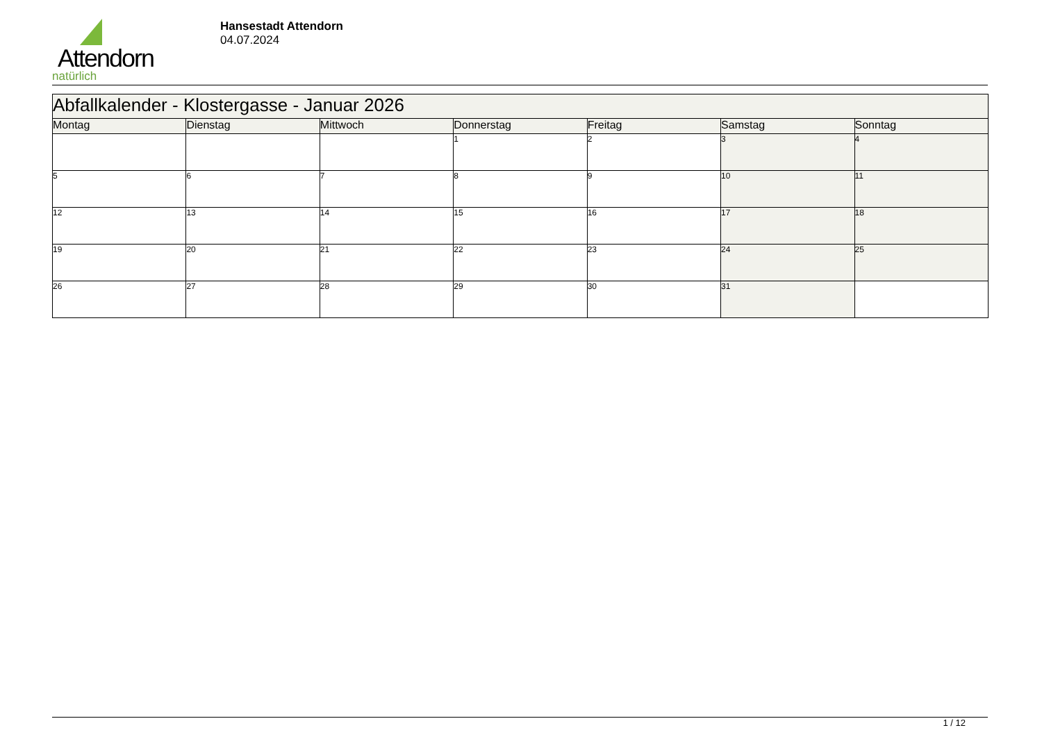Attendorn
natürlich
Hansestadt Attendorn
04.07.2024
| Abfallkalender - Klostergasse - Januar 2026 | | | | | | |
| --- | --- | --- | --- | --- | --- | --- |
| Montag | Dienstag | Mittwoch | Donnerstag | Freitag | Samstag | Sonntag |
| | | | 1 | 2 | 3 | 4 |
| 5 | 6 | 7 | 8 | 9 | 10 | 11 |
| 12 | 13 | 14 | 15 | 16 | 17 | 18 |
| 19 | 20 | 21 | 22 | 23 | 24 | 25 |
| 26 | 27 | 28 | 29 | 30 | 31 | |
1 / 12